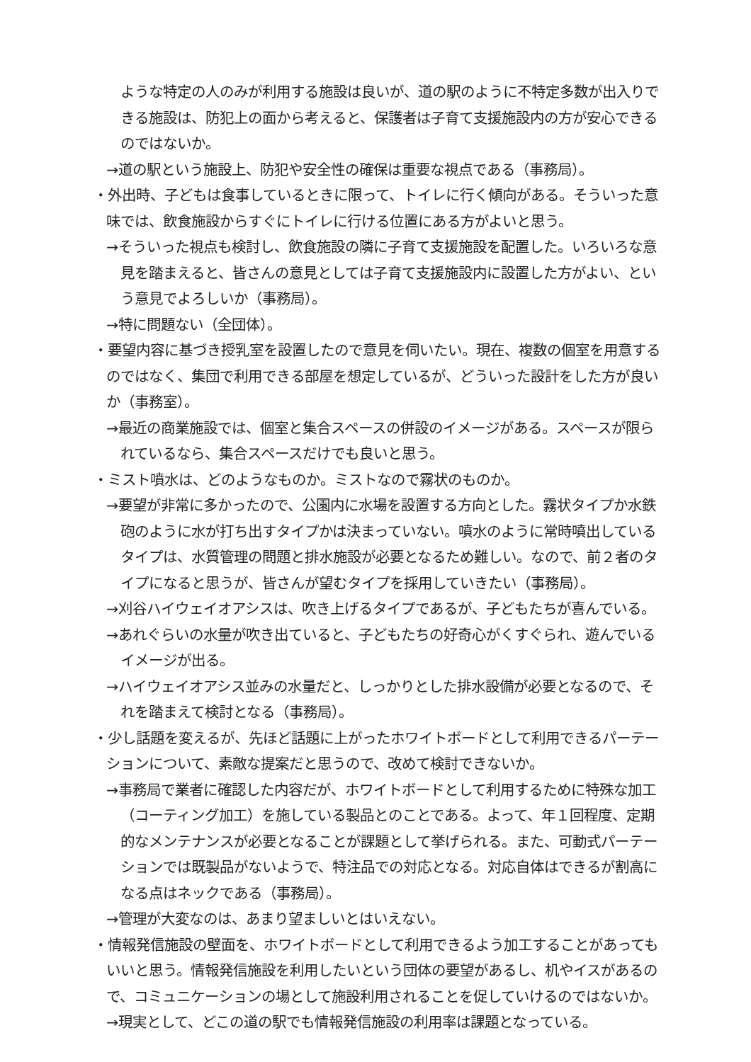ような特定の人のみが利用する施設は良いが、道の駅のように不特定多数が出入りできる施設は、防犯上の面から考えると、保護者は子育て支援施設内の方が安心できるのではないか。
→道の駅という施設上、防犯や安全性の確保は重要な視点である（事務局）。
・外出時、子どもは食事しているときに限って、トイレに行く傾向がある。そういった意味では、飲食施設からすぐにトイレに行ける位置にある方がよいと思う。
→そういった視点も検討し、飲食施設の隣に子育て支援施設を配置した。いろいろな意見を踏まえると、皆さんの意見としては子育て支援施設内に設置した方がよい、という意見でよろしいか（事務局）。
→特に問題ない（全団体）。
・要望内容に基づき授乳室を設置したので意見を伺いたい。現在、複数の個室を用意するのではなく、集団で利用できる部屋を想定しているが、どういった設計をした方が良いか（事務室）。
→最近の商業施設では、個室と集合スペースの併設のイメージがある。スペースが限られているなら、集合スペースだけでも良いと思う。
・ミスト噴水は、どのようなものか。ミストなので霧状のものか。
→要望が非常に多かったので、公園内に水場を設置する方向とした。霧状タイプか水鉄砲のように水が打ち出すタイプかは決まっていない。噴水のように常時噴出しているタイプは、水質管理の問題と排水施設が必要となるため難しい。なので、前２者のタイプになると思うが、皆さんが望むタイプを採用していきたい（事務局）。
→刈谷ハイウェイオアシスは、吹き上げるタイプであるが、子どもたちが喜んでいる。
→あれぐらいの水量が吹き出ていると、子どもたちの好奇心がくすぐられ、遊んでいるイメージが出る。
→ハイウェイオアシス並みの水量だと、しっかりとした排水設備が必要となるので、それを踏まえて検討となる（事務局）。
・少し話題を変えるが、先ほど話題に上がったホワイトボードとして利用できるパーテーションについて、素敵な提案だと思うので、改めて検討できないか。
→事務局で業者に確認した内容だが、ホワイトボードとして利用するために特殊な加工（コーティング加工）を施している製品とのことである。よって、年１回程度、定期的なメンテナンスが必要となることが課題として挙げられる。また、可動式パーテーションでは既製品がないようで、特注品での対応となる。対応自体はできるが割高になる点はネックである（事務局）。
→管理が大変なのは、あまり望ましいとはいえない。
・情報発信施設の壁面を、ホワイトボードとして利用できるよう加工することがあってもいいと思う。情報発信施設を利用したいという団体の要望があるし、机やイスがあるので、コミュニケーションの場として施設利用されることを促していけるのではないか。
→現実として、どこの道の駅でも情報発信施設の利用率は課題となっている。